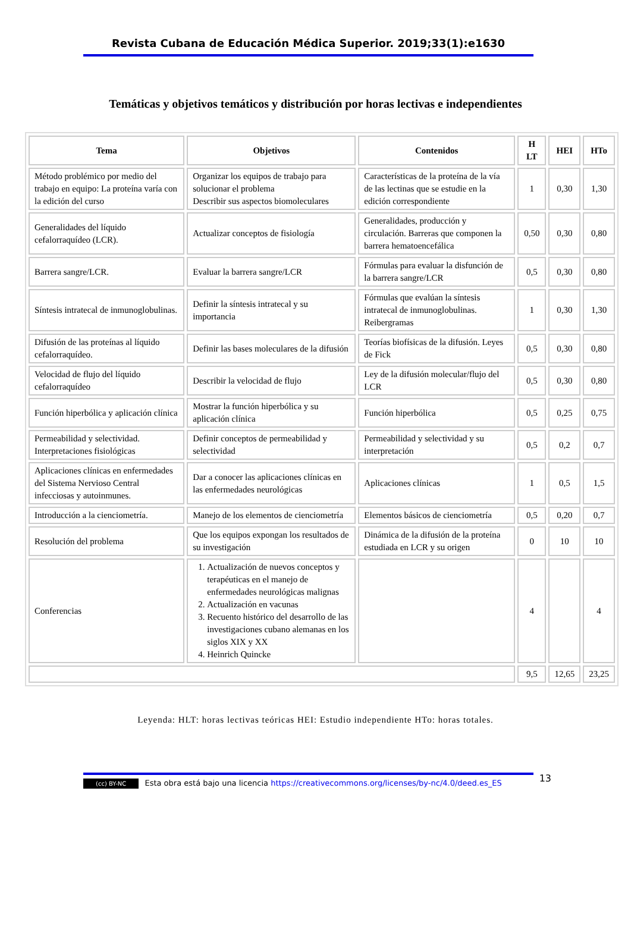Revista Cubana de Educación Médica Superior. 2019;33(1):e1630
Temáticas y objetivos temáticos y distribución por horas lectivas e independientes
| Tema | Objetivos | Contenidos | H LT | HEI | HTo |
| --- | --- | --- | --- | --- | --- |
| Método problémico por medio del trabajo en equipo: La proteína varía con la edición del curso | Organizar los equipos de trabajo para solucionar el problema Describir sus aspectos biomoleculares | Características de la proteína de la vía de las lectinas que se estudie en la edición correspondiente | 1 | 0,30 | 1,30 |
| Generalidades del líquido cefalorraquídeo (LCR). | Actualizar conceptos de fisiología | Generalidades, producción y circulación. Barreras que componen la barrera hematoencefálica | 0,50 | 0,30 | 0,80 |
| Barrera sangre/LCR. | Evaluar la barrera sangre/LCR | Fórmulas para evaluar la disfunción de la barrera sangre/LCR | 0,5 | 0,30 | 0,80 |
| Síntesis intratecal de inmunoglobulinas. | Definir la síntesis intratecal y su importancia | Fórmulas que evalúan la síntesis intratecal de inmunoglobulinas. Reibergramas | 1 | 0,30 | 1,30 |
| Difusión de las proteínas al líquido cefalorraquídeo. | Definir las bases moleculares de la difusión | Teorías biofísicas de la difusión. Leyes de Fick | 0,5 | 0,30 | 0,80 |
| Velocidad de flujo del líquido cefalorraquídeo | Describir la velocidad de flujo | Ley de la difusión molecular/flujo del LCR | 0,5 | 0,30 | 0,80 |
| Función hiperbólica y aplicación clínica | Mostrar la función hiperbólica y su aplicación clínica | Función hiperbólica | 0,5 | 0,25 | 0,75 |
| Permeabilidad y selectividad. Interpretaciones fisiológicas | Definir conceptos de permeabilidad y selectividad | Permeabilidad y selectividad y su interpretación | 0,5 | 0,2 | 0,7 |
| Aplicaciones clínicas en enfermedades del Sistema Nervioso Central infecciosas y autoinmunes. | Dar a conocer las aplicaciones clínicas en las enfermedades neurológicas | Aplicaciones clínicas | 1 | 0,5 | 1,5 |
| Introducción a la cienciometría. | Manejo de los elementos de cienciometría | Elementos básicos de cienciometría | 0,5 | 0,20 | 0,7 |
| Resolución del problema | Que los equipos expongan los resultados de su investigación | Dinámica de la difusión de la proteína estudiada en LCR y su origen | 0 | 10 | 10 |
| Conferencias | 1. Actualización de nuevos conceptos y terapéuticas en el manejo de enfermedades neurológicas malignas 2. Actualización en vacunas 3. Recuento histórico del desarrollo de las investigaciones cubano alemanas en los siglos XIX y XX 4. Heinrich Quincke | | 4 | | 4 |
| | | | 9,5 | 12,65 | 23,25 |
Leyenda: HLT: horas lectivas teóricas HEI: Estudio independiente HTo: horas totales.
13
(cc) BY-NC Esta obra está bajo una licencia https://creativecommons.org/licenses/by-nc/4.0/deed.es_ES